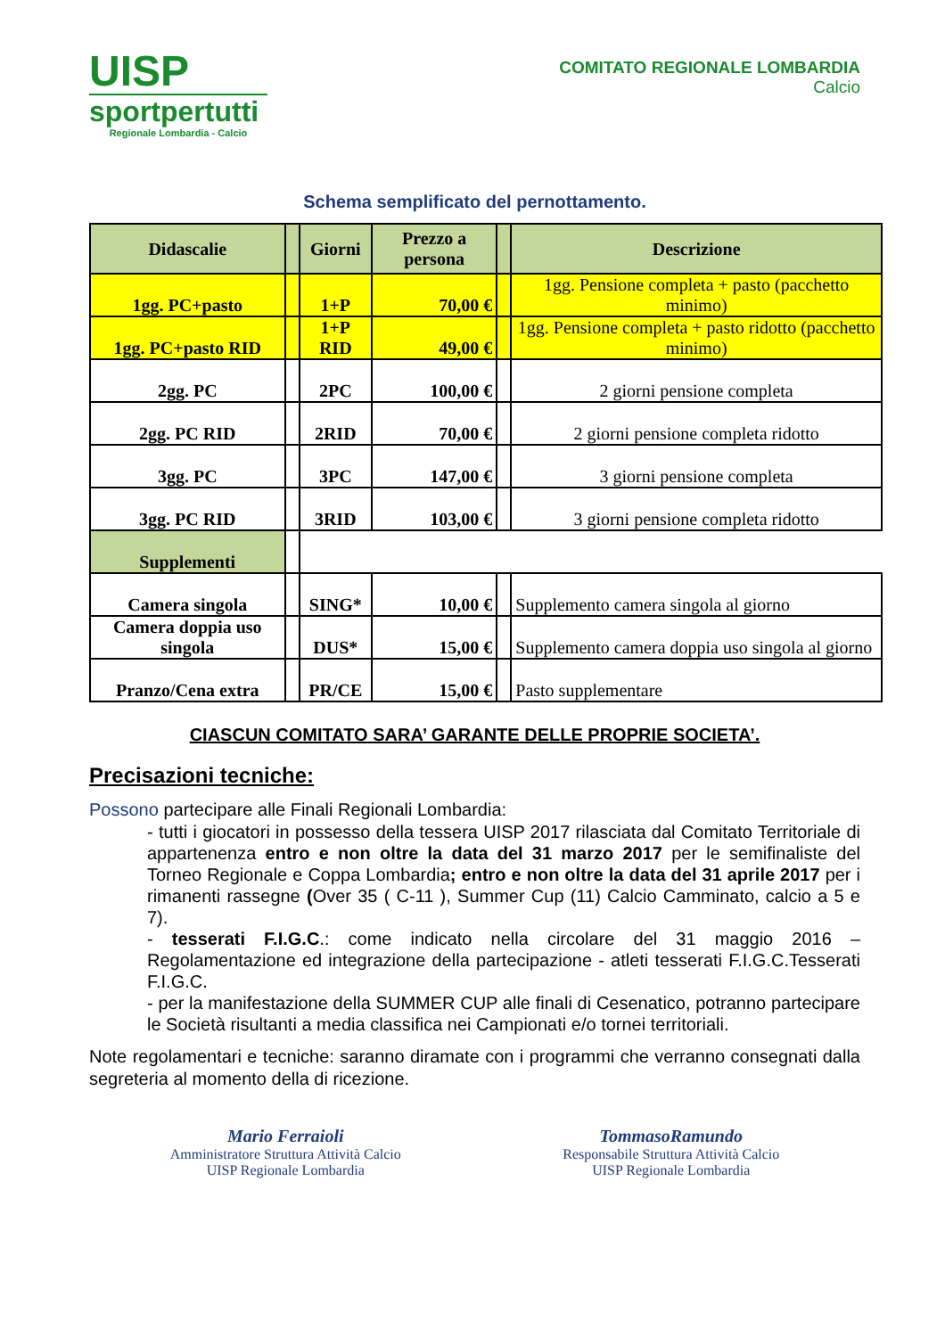UISP
sportpertutti
Regionale Lombardia - Calcio
COMITATO REGIONALE LOMBARDIA
Calcio
Schema semplificato del pernottamento.
| Didascalie | | Giorni | Prezzo a persona | | Descrizione |
| --- | --- | --- | --- | --- | --- |
| 1gg. PC+pasto | | 1+P | 70,00 € | | 1gg. Pensione completa + pasto (pacchetto minimo) |
| 1gg. PC+pasto RID | | 1+P RID | 49,00 € | | 1gg. Pensione completa + pasto ridotto (pacchetto minimo) |
| 2gg. PC | | 2PC | 100,00 € | | 2 giorni pensione completa |
| 2gg. PC RID | | 2RID | 70,00 € | | 2 giorni pensione completa ridotto |
| 3gg. PC | | 3PC | 147,00 € | | 3 giorni pensione completa |
| 3gg. PC RID | | 3RID | 103,00 € | | 3 giorni pensione completa ridotto |
| Supplementi | | | | | |
| Camera singola | | SING* | 10,00 € | | Supplemento camera singola al giorno |
| Camera doppia uso singola | | DUS* | 15,00 € | | Supplemento camera doppia uso singola al giorno |
| Pranzo/Cena extra | | PR/CE | 15,00 € | | Pasto supplementare |
CIASCUN COMITATO SARA’ GARANTE DELLE PROPRIE SOCIETA’.
Precisazioni tecniche:
Possono partecipare alle Finali Regionali Lombardia:
- tutti i giocatori in possesso della tessera UISP 2017 rilasciata dal Comitato Territoriale di appartenenza entro e non oltre la data del 31 marzo 2017 per le semifinaliste del Torneo Regionale e Coppa Lombardia; entro e non oltre la data del 31 aprile 2017 per i rimanenti rassegne (Over 35 ( C-11 ), Summer Cup (11) Calcio Camminato, calcio a 5 e 7).
- tesserati F.I.G.C.: come indicato nella circolare del 31 maggio 2016 – Regolamentazione ed integrazione della partecipazione - atleti tesserati F.I.G.C.Tesserati F.I.G.C.
- per la manifestazione della SUMMER CUP alle finali di Cesenatico, potranno partecipare le Società risultanti a media classifica nei Campionati e/o tornei territoriali.
Note regolamentari e tecniche: saranno diramate con i programmi che verranno consegnati dalla segreteria al momento della di ricezione.
Mario Ferraioli
Amministratore Struttura Attività Calcio
UISP Regionale Lombardia
TommasoRamundo
Responsabile Struttura Attività Calcio
UISP Regionale Lombardia